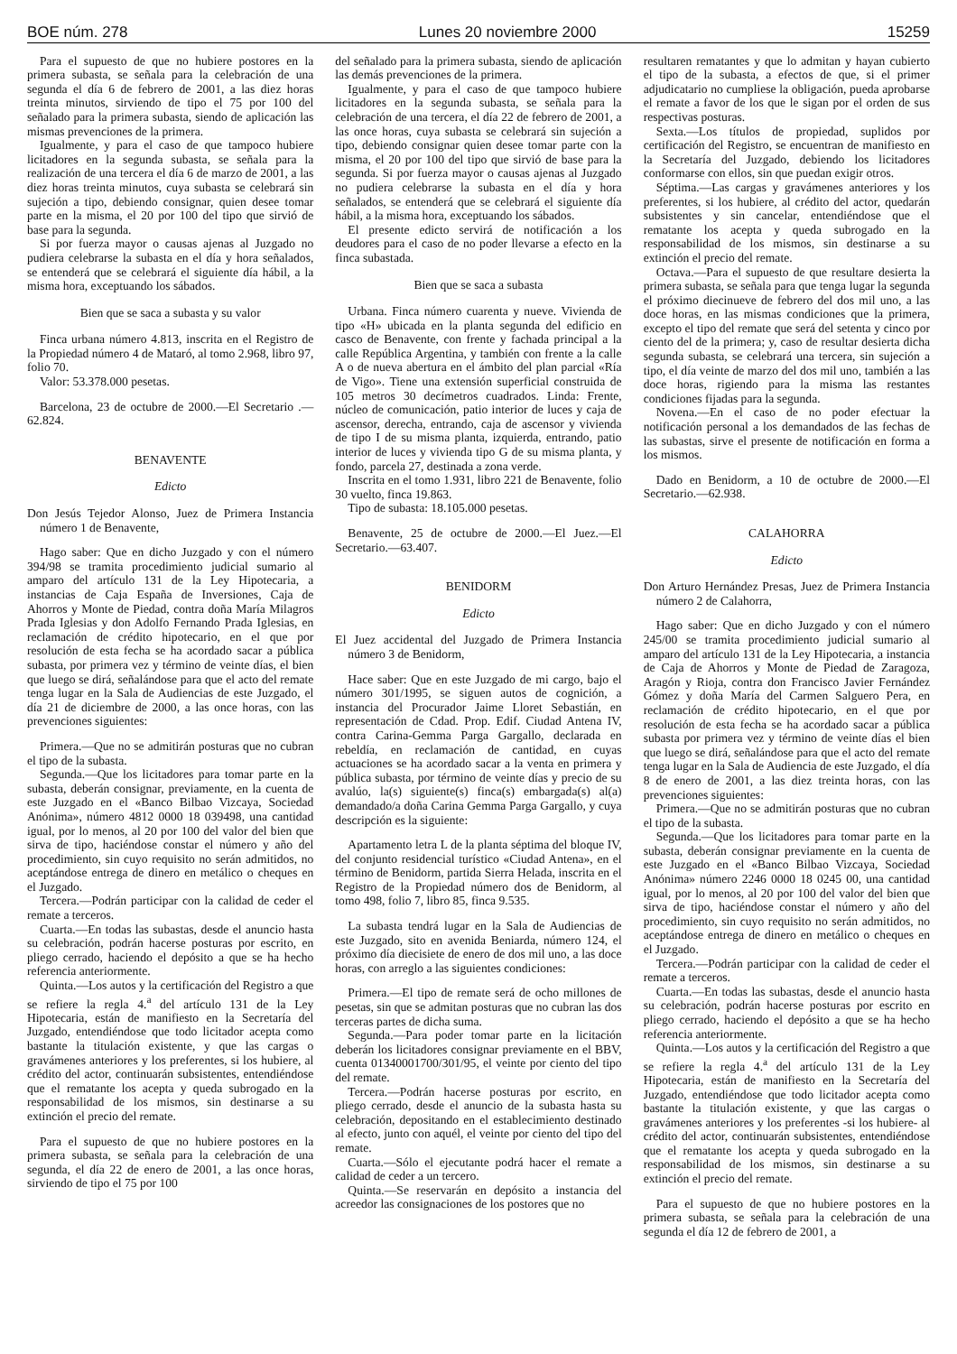BOE núm. 278 Lunes 20 noviembre 2000 15259
Para el supuesto de que no hubiere postores en la primera subasta, se señala para la celebración de una segunda el día 6 de febrero de 2001, a las diez horas treinta minutos, sirviendo de tipo el 75 por 100 del señalado para la primera subasta, siendo de aplicación las mismas prevenciones de la primera.
Igualmente, y para el caso de que tampoco hubiere licitadores en la segunda subasta, se señala para la realización de una tercera el día 6 de marzo de 2001, a las diez horas treinta minutos, cuya subasta se celebrará sin sujeción a tipo, debiendo consignar, quien desee tomar parte en la misma, el 20 por 100 del tipo que sirvió de base para la segunda.
Si por fuerza mayor o causas ajenas al Juzgado no pudiera celebrarse la subasta en el día y hora señalados, se entenderá que se celebrará el siguiente día hábil, a la misma hora, exceptuando los sábados.
Bien que se saca a subasta y su valor
Finca urbana número 4.813, inscrita en el Registro de la Propiedad número 4 de Mataró, al tomo 2.968, libro 97, folio 70.
Valor: 53.378.000 pesetas.
Barcelona, 23 de octubre de 2000.—El Secretario .—62.824.
BENAVENTE
Edicto
Don Jesús Tejedor Alonso, Juez de Primera Instancia número 1 de Benavente,
Hago saber: Que en dicho Juzgado y con el número 394/98 se tramita procedimiento judicial sumario al amparo del artículo 131 de la Ley Hipotecaria, a instancias de Caja España de Inversiones, Caja de Ahorros y Monte de Piedad, contra doña María Milagros Prada Iglesias y don Adolfo Fernando Prada Iglesias, en reclamación de crédito hipotecario, en el que por resolución de esta fecha se ha acordado sacar a pública subasta, por primera vez y término de veinte días, el bien que luego se dirá, señalándose para que el acto del remate tenga lugar en la Sala de Audiencias de este Juzgado, el día 21 de diciembre de 2000, a las once horas, con las prevenciones siguientes:
Primera.—Que no se admitirán posturas que no cubran el tipo de la subasta.
Segunda.—Que los licitadores para tomar parte en la subasta, deberán consignar, previamente, en la cuenta de este Juzgado en el «Banco Bilbao Vizcaya, Sociedad Anónima», número 4812 0000 18 039498, una cantidad igual, por lo menos, al 20 por 100 del valor del bien que sirva de tipo, haciéndose constar el número y año del procedimiento, sin cuyo requisito no serán admitidos, no aceptándose entrega de dinero en metálico o cheques en el Juzgado.
Tercera.—Podrán participar con la calidad de ceder el remate a terceros.
Cuarta.—En todas las subastas, desde el anuncio hasta su celebración, podrán hacerse posturas por escrito, en pliego cerrado, haciendo el depósito a que se ha hecho referencia anteriormente.
Quinta.—Los autos y la certificación del Registro a que se refiere la regla 4.<sup>a</sup> del artículo 131 de la Ley Hipotecaria, están de manifiesto en la Secretaría del Juzgado, entendiéndose que todo licitador acepta como bastante la titulación existente, y que las cargas o gravámenes anteriores y los preferentes, si los hubiere, al crédito del actor, continuarán subsistentes, entendiéndose que el rematante los acepta y queda subrogado en la responsabilidad de los mismos, sin destinarse a su extinción el precio del remate.
Para el supuesto de que no hubiere postores en la primera subasta, se señala para la celebración de una segunda, el día 22 de enero de 2001, a las once horas, sirviendo de tipo el 75 por 100
del señalado para la primera subasta, siendo de aplicación las demás prevenciones de la primera.
Igualmente, y para el caso de que tampoco hubiere licitadores en la segunda subasta, se señala para la celebración de una tercera, el día 22 de febrero de 2001, a las once horas, cuya subasta se celebrará sin sujeción a tipo, debiendo consignar quien desee tomar parte con la misma, el 20 por 100 del tipo que sirvió de base para la segunda. Si por fuerza mayor o causas ajenas al Juzgado no pudiera celebrarse la subasta en el día y hora señalados, se entenderá que se celebrará el siguiente día hábil, a la misma hora, exceptuando los sábados.
El presente edicto servirá de notificación a los deudores para el caso de no poder llevarse a efecto en la finca subastada.
Bien que se saca a subasta
Urbana. Finca número cuarenta y nueve. Vivienda de tipo «H» ubicada en la planta segunda del edificio en casco de Benavente, con frente y fachada principal a la calle República Argentina, y también con frente a la calle A o de nueva abertura en el ámbito del plan parcial «Ría de Vigo». Tiene una extensión superficial construida de 105 metros 30 decímetros cuadrados. Linda: Frente, núcleo de comunicación, patio interior de luces y caja de ascensor, derecha, entrando, caja de ascensor y vivienda de tipo I de su misma planta, izquierda, entrando, patio interior de luces y vivienda tipo G de su misma planta, y fondo, parcela 27, destinada a zona verde.
Inscrita en el tomo 1.931, libro 221 de Benavente, folio 30 vuelto, finca 19.863.
Tipo de subasta: 18.105.000 pesetas.
Benavente, 25 de octubre de 2000.—El Juez.—El Secretario.—63.407.
BENIDORM
Edicto
El Juez accidental del Juzgado de Primera Instancia número 3 de Benidorm,
Hace saber: Que en este Juzgado de mi cargo, bajo el número 301/1995, se siguen autos de cognición, a instancia del Procurador Jaime Lloret Sebastián, en representación de Cdad. Prop. Edif. Ciudad Antena IV, contra Carina-Gemma Parga Gargallo, declarada en rebeldía, en reclamación de cantidad, en cuyas actuaciones se ha acordado sacar a la venta en primera y pública subasta, por término de veinte días y precio de su avalúo, la(s) siguiente(s) finca(s) embargada(s) al(a) demandado/a doña Carina Gemma Parga Gargallo, y cuya descripción es la siguiente:
Apartamento letra L de la planta séptima del bloque IV, del conjunto residencial turístico «Ciudad Antena», en el término de Benidorm, partida Sierra Helada, inscrita en el Registro de la Propiedad número dos de Benidorm, al tomo 498, folio 7, libro 85, finca 9.535.
La subasta tendrá lugar en la Sala de Audiencias de este Juzgado, sito en avenida Beniarda, número 124, el próximo día diecisiete de enero de dos mil uno, a las doce horas, con arreglo a las siguientes condiciones:
Primera.—El tipo de remate será de ocho millones de pesetas, sin que se admitan posturas que no cubran las dos terceras partes de dicha suma.
Segunda.—Para poder tomar parte en la licitación deberán los licitadores consignar previamente en el BBV, cuenta 01340001700/301/95, el veinte por ciento del tipo del remate.
Tercera.—Podrán hacerse posturas por escrito, en pliego cerrado, desde el anuncio de la subasta hasta su celebración, depositando en el establecimiento destinado al efecto, junto con aquél, el veinte por ciento del tipo del remate.
Cuarta.—Sólo el ejecutante podrá hacer el remate a calidad de ceder a un tercero.
Quinta.—Se reservarán en depósito a instancia del acreedor las consignaciones de los postores que no
resultaren rematantes y que lo admitan y hayan cubierto el tipo de la subasta, a efectos de que, si el primer adjudicatario no cumpliese la obligación, pueda aprobarse el remate a favor de los que le sigan por el orden de sus respectivas posturas.
Sexta.—Los títulos de propiedad, suplidos por certificación del Registro, se encuentran de manifiesto en la Secretaría del Juzgado, debiendo los licitadores conformarse con ellos, sin que puedan exigir otros.
Séptima.—Las cargas y gravámenes anteriores y los preferentes, si los hubiere, al crédito del actor, quedarán subsistentes y sin cancelar, entendiéndose que el rematante los acepta y queda subrogado en la responsabilidad de los mismos, sin destinarse a su extinción el precio del remate.
Octava.—Para el supuesto de que resultare desierta la primera subasta, se señala para que tenga lugar la segunda el próximo diecinueve de febrero del dos mil uno, a las doce horas, en las mismas condiciones que la primera, excepto el tipo del remate que será del setenta y cinco por ciento del de la primera; y, caso de resultar desierta dicha segunda subasta, se celebrará una tercera, sin sujeción a tipo, el día veinte de marzo del dos mil uno, también a las doce horas, rigiendo para la misma las restantes condiciones fijadas para la segunda.
Novena.—En el caso de no poder efectuar la notificación personal a los demandados de las fechas de las subastas, sirve el presente de notificación en forma a los mismos.
Dado en Benidorm, a 10 de octubre de 2000.—El Secretario.—62.938.
CALAHORRA
Edicto
Don Arturo Hernández Presas, Juez de Primera Instancia número 2 de Calahorra,
Hago saber: Que en dicho Juzgado y con el número 245/00 se tramita procedimiento judicial sumario al amparo del artículo 131 de la Ley Hipotecaria, a instancia de Caja de Ahorros y Monte de Piedad de Zaragoza, Aragón y Rioja, contra don Francisco Javier Fernández Gómez y doña María del Carmen Salguero Pera, en reclamación de crédito hipotecario, en el que por resolución de esta fecha se ha acordado sacar a pública subasta por primera vez y término de veinte días el bien que luego se dirá, señalándose para que el acto del remate tenga lugar en la Sala de Audiencia de este Juzgado, el día 8 de enero de 2001, a las diez treinta horas, con las prevenciones siguientes:
Primera.—Que no se admitirán posturas que no cubran el tipo de la subasta.
Segunda.—Que los licitadores para tomar parte en la subasta, deberán consignar previamente en la cuenta de este Juzgado en el «Banco Bilbao Vizcaya, Sociedad Anónima» número 2246 0000 18 0245 00, una cantidad igual, por lo menos, al 20 por 100 del valor del bien que sirva de tipo, haciéndose constar el número y año del procedimiento, sin cuyo requisito no serán admitidos, no aceptándose entrega de dinero en metálico o cheques en el Juzgado.
Tercera.—Podrán participar con la calidad de ceder el remate a terceros.
Cuarta.—En todas las subastas, desde el anuncio hasta su celebración, podrán hacerse posturas por escrito en pliego cerrado, haciendo el depósito a que se ha hecho referencia anteriormente.
Quinta.—Los autos y la certificación del Registro a que se refiere la regla 4.<sup>a</sup> del artículo 131 de la Ley Hipotecaria, están de manifiesto en la Secretaría del Juzgado, entendiéndose que todo licitador acepta como bastante la titulación existente, y que las cargas o gravámenes anteriores y los preferentes -si los hubiere- al crédito del actor, continuarán subsistentes, entendiéndose que el rematante los acepta y queda subrogado en la responsabilidad de los mismos, sin destinarse a su extinción el precio del remate.
Para el supuesto de que no hubiere postores en la primera subasta, se señala para la celebración de una segunda el día 12 de febrero de 2001, a